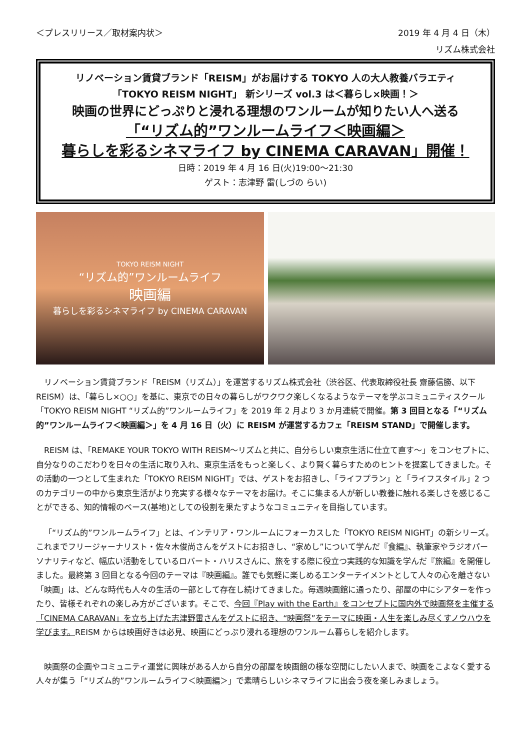＜プレスリリース／取材案内状＞ 2019 年 4 月 4 日（木）
リズム株式会社
リノベーション賃貸ブランド「REISM」がお届けする TOKYO 人の大人教養バラエティ
「TOKYO REISM NIGHT」 新シリーズ vol.3 は＜暮らし×映画！＞
映画の世界にどっぷりと浸れる理想のワンルームが知りたい人へ送る
「“リズム的”ワンルームライフ＜映画編＞
暮らしを彩るシネマライフ by CINEMA CARAVAN」開催！
日時：2019 年 4 月 16 日(火)19:00～21:30
ゲスト：志津野 雷(しづの らい)
TOKYO REISM NIGHT
“リズム的”ワンルームライフ
映画編
暮らしを彩るシネマライフ by CINEMA CARAVAN
リノベーション賃貸ブランド「REISM（リズム）」を運営するリズム株式会社（渋谷区、代表取締役社長 齋藤信勝、以下 REISM）は、「暮らし×○○」を基に、東京での日々の暮らしがワクワク楽しくなるようなテーマを学ぶコミュニティスクール「TOKYO REISM NIGHT “リズム的”ワンルームライフ」を 2019 年 2 月より 3 か月連続で開催。第 3 回目となる「“リズム的”ワンルームライフ＜映画編＞」を 4 月 16 日（火）に REISM が運営するカフェ「REISM STAND」で開催します。
REISM は、「REMAKE YOUR TOKYO WITH REISM～リズムと共に、自分らしい東京生活に仕立て直す～」をコンセプトに、自分なりのこだわりを日々の生活に取り入れ、東京生活をもっと楽しく、より賢く暮らすためのヒントを提案してきました。その活動の一つとして生まれた「TOKYO REISM NIGHT」では、ゲストをお招きし、「ライフプラン」と「ライフスタイル」2 つのカテゴリーの中から東京生活がより充実する様々なテーマをお届け。そこに集まる人が新しい教養に触れる楽しさを感じることができる、知的情報のベース(基地)としての役割を果たすようなコミュニティを目指しています。
「“リズム的”ワンルームライフ」とは、インテリア・ワンルームにフォーカスした「TOKYO REISM NIGHT」の新シリーズ。これまでフリージャーナリスト・佐々木俊尚さんをゲストにお招きし、“家めし”について学んだ『食編』、執筆家やラジオパーソナリティなど、幅広い活動をしているロバート・ハリスさんに、旅をする際に役立つ実践的な知識を学んだ『旅編』を開催しました。最終第 3 回目となる今回のテーマは『映画編』。誰でも気軽に楽しめるエンターテイメントとして人々の心を離さない「映画」は、どんな時代も人々の生活の一部として存在し続けてきました。毎週映画館に通ったり、部屋の中にシアターを作ったり、皆様それぞれの楽しみ方がございます。そこで、今回『Play with the Earth』をコンセプトに国内外で映画祭を主催する「CINEMA CARAVAN」を立ち上げた志津野雷さんをゲストに招き、“映画祭”をテーマに映画・人生を楽しみ尽くすノウハウを学びます。REISM からは映画好きは必見、映画にどっぷり浸れる理想のワンルーム暮らしを紹介します。
映画祭の企画やコミュニティ運営に興味がある人から自分の部屋を映画館の様な空間にしたい人まで、映画をこよなく愛する人々が集う「“リズム的”ワンルームライフ＜映画編＞」で素晴らしいシネマライフに出会う夜を楽しみましょう。